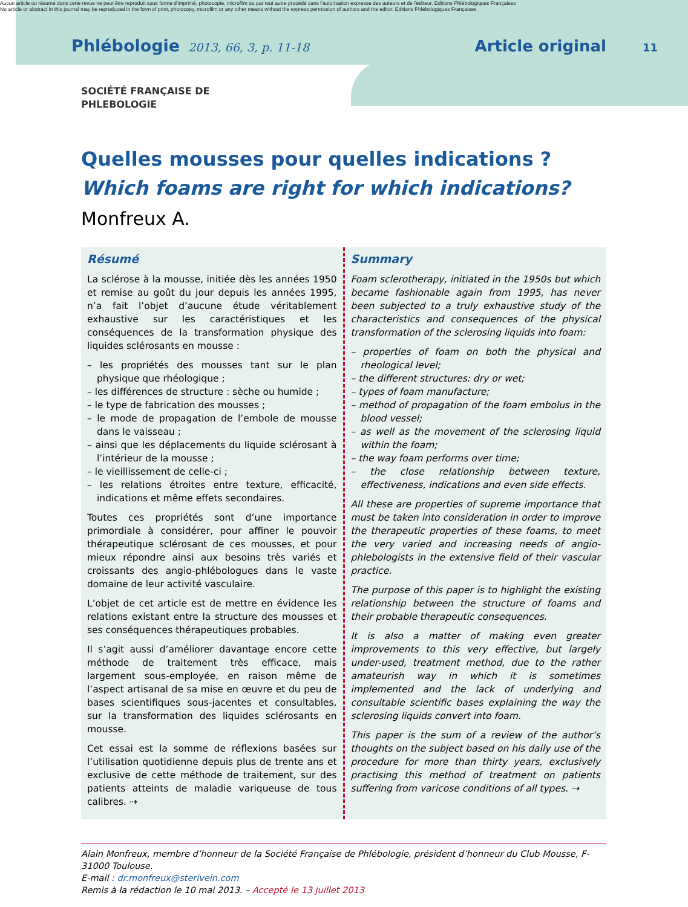Aucun article ou résumé dans cette revue ne peut être reproduit sous forme d'imprimé, photocopie, microfilm ou par tout autre procédé sans l'autorisation expresse des auteurs et de l'éditeur. Editions Phlébologiques Françaises
No article or abstract in this journal may be reproduced in the form of print, photocopy, microfilm or any other means without the express permission of authors and the editor. Editions Phlébologiques Françaises
Phlébologie 2013, 66, 3, p. 11-18 Article original 11
SOCIÉTÉ FRANÇAISE DE
PHLEBOLOGIE
Quelles mousses pour quelles indications ?
Which foams are right for which indications?
Monfreux A.
Résumé
La sclérose à la mousse, initiée dès les années 1950 et remise au goût du jour depuis les années 1995, n’a fait l’objet d’aucune étude véritablement exhaustive sur les caractéristiques et les conséquences de la transformation physique des liquides sclérosants en mousse :
– les propriétés des mousses tant sur le plan physique que rhéologique ;
– les différences de structure : sèche ou humide ;
– le type de fabrication des mousses ;
– le mode de propagation de l’embole de mousse dans le vaisseau ;
– ainsi que les déplacements du liquide sclérosant à l’intérieur de la mousse ;
– le vieillissement de celle-ci ;
– les relations étroites entre texture, efficacité, indications et même effets secondaires.
Toutes ces propriétés sont d’une importance primordiale à considérer, pour affiner le pouvoir thérapeutique sclérosant de ces mousses, et pour mieux répondre ainsi aux besoins très variés et croissants des angio-phlébologues dans le vaste domaine de leur activité vasculaire.
L’objet de cet article est de mettre en évidence les relations existant entre la structure des mousses et ses conséquences thérapeutiques probables.
Il s’agit aussi d’améliorer davantage encore cette méthode de traitement très efficace, mais largement sous-employée, en raison même de l’aspect artisanal de sa mise en œuvre et du peu de bases scientifiques sous-jacentes et consultables, sur la transformation des liquides sclérosants en mousse.
Cet essai est la somme de réflexions basées sur l’utilisation quotidienne depuis plus de trente ans et exclusive de cette méthode de traitement, sur des patients atteints de maladie variqueuse de tous calibres. ⇢
Summary
Foam sclerotherapy, initiated in the 1950s but which became fashionable again from 1995, has never been subjected to a truly exhaustive study of the characteristics and consequences of the physical transformation of the sclerosing liquids into foam:
– properties of foam on both the physical and rheological level;
– the different structures: dry or wet;
– types of foam manufacture;
– method of propagation of the foam embolus in the blood vessel;
– as well as the movement of the sclerosing liquid within the foam;
– the way foam performs over time;
– the close relationship between texture, effectiveness, indications and even side effects.
All these are properties of supreme importance that must be taken into consideration in order to improve the therapeutic properties of these foams, to meet the very varied and increasing needs of angio-phlebologists in the extensive field of their vascular practice.
The purpose of this paper is to highlight the existing relationship between the structure of foams and their probable therapeutic consequences.
It is also a matter of making even greater improvements to this very effective, but largely under-used, treatment method, due to the rather amateurish way in which it is sometimes implemented and the lack of underlying and consultable scientific bases explaining the way the sclerosing liquids convert into foam.
This paper is the sum of a review of the author’s thoughts on the subject based on his daily use of the procedure for more than thirty years, exclusively practising this method of treatment on patients suffering from varicose conditions of all types. ⇢
Alain Monfreux, membre d’honneur de la Société Française de Phlébologie, président d’honneur du Club Mousse, F-31000 Toulouse.
E-mail : dr.monfreux@sterivein.com
Remis à la rédaction le 10 mai 2013. – Accepté le 13 juillet 2013